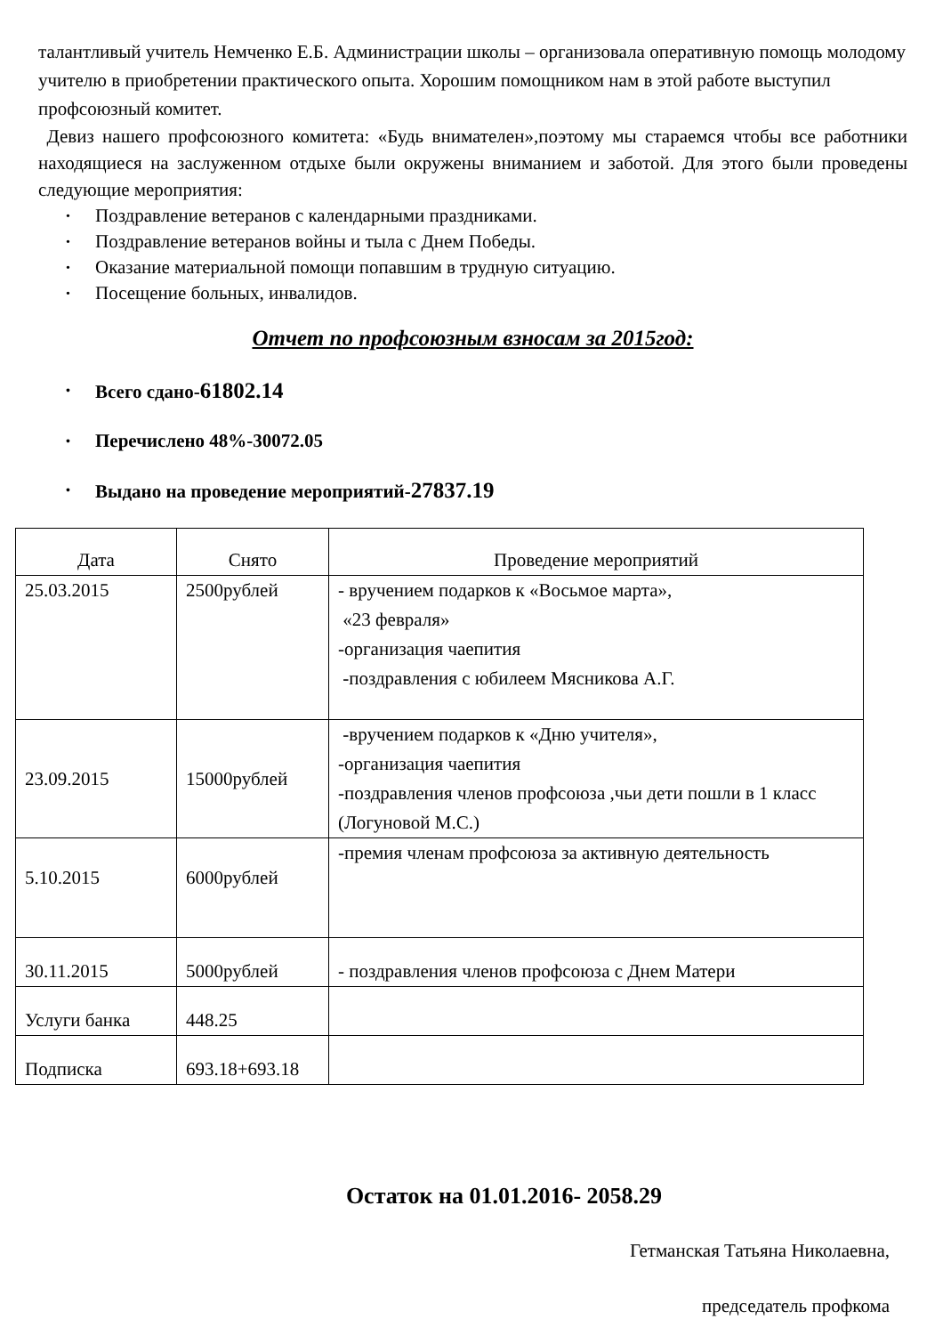талантливый учитель Немченко Е.Б. Администрации школы – организовала оперативную помощь молодому учителю в приобретении практического опыта. Хорошим помощником нам в этой работе выступил профсоюзный комитет.
Девиз нашего профсоюзного комитета: «Будь внимателен»,поэтому мы стараемся чтобы все работники находящиеся на заслуженном отдыхе были окружены вниманием и заботой. Для этого были проведены следующие мероприятия:
• Поздравление ветеранов с календарными праздниками.
• Поздравление ветеранов войны и тыла с Днем Победы.
• Оказание материальной помощи попавшим в трудную ситуацию.
• Посещение больных, инвалидов.
Отчет по профсоюзным взносам за 2015год:
• Всего сдано-61802.14
• Перечислено 48%-30072.05
• Выдано на проведение мероприятий-27837.19
| Дата | Снято | Проведение мероприятий |
| --- | --- | --- |
| 25.03.2015 | 2500рублей | - вручением подарков к «Восьмое марта», «23 февраля» -организация чаепития -поздравления с юбилеем Мясникова А.Г. |
| 23.09.2015 | 15000рублей | -вручением подарков к «Дню учителя», -организация чаепития -поздравления членов профсоюза ,чьи дети пошли в 1 класс (Логуновой М.С.) |
| 5.10.2015 | 6000рублей | -премия членам профсоюза за активную деятельность |
| 30.11.2015 | 5000рублей | - поздравления членов профсоюза с Днем Матери |
| Услуги банка | 448.25 | |
| Подписка | 693.18+693.18 | |
Остаток на 01.01.2016- 2058.29
Гетманская Татьяна Николаевна,
председатель профкома